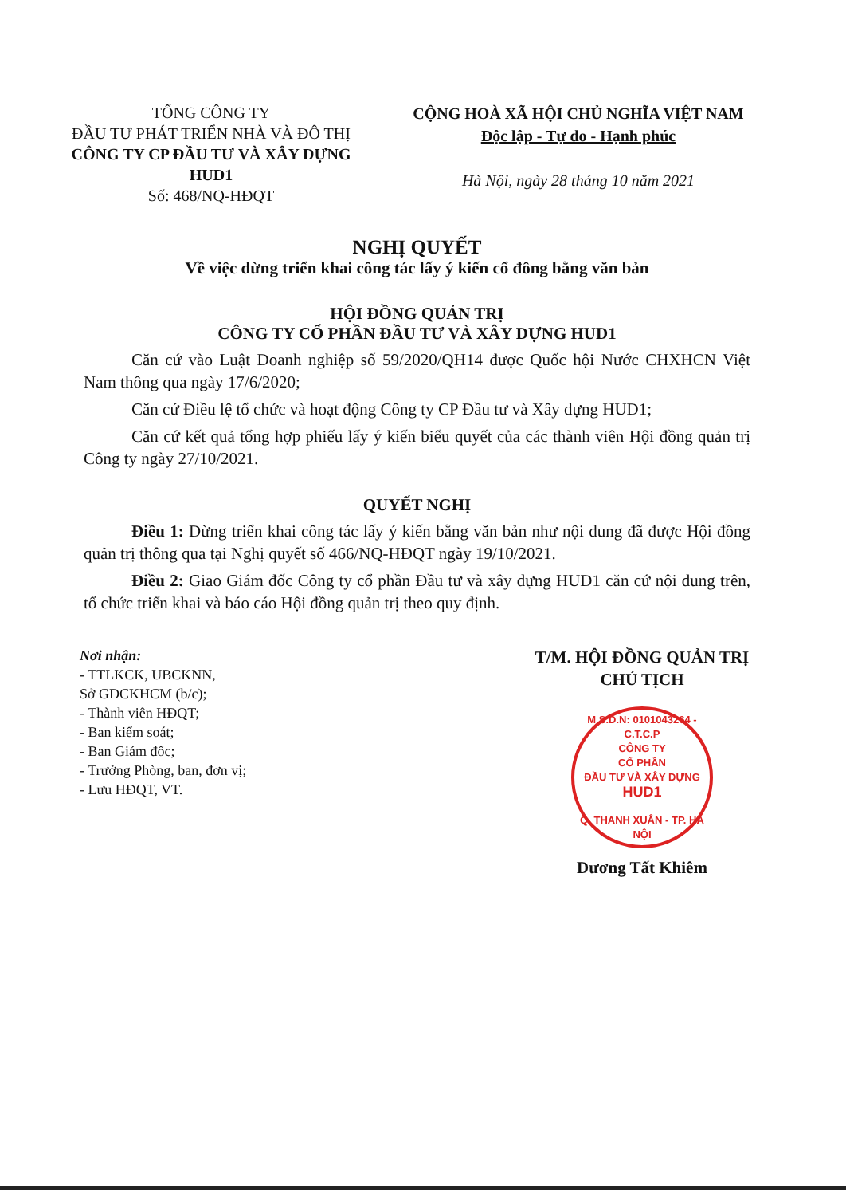TỔNG CÔNG TY
ĐẦU TƯ PHÁT TRIỂN NHÀ VÀ ĐÔ THỊ
CÔNG TY CP ĐẦU TƯ VÀ XÂY DỰNG HUD1
Số: 468/NQ-HĐQT
CỘNG HOÀ XÃ HỘI CHỦ NGHĨA VIỆT NAM
Độc lập - Tự do - Hạnh phúc
Hà Nội, ngày 28 tháng 10 năm 2021
NGHỊ QUYẾT
Về việc dừng triển khai công tác lấy ý kiến cổ đông bằng văn bản
HỘI ĐỒNG QUẢN TRỊ
CÔNG TY CỔ PHẦN ĐẦU TƯ VÀ XÂY DỰNG HUD1
Căn cứ vào Luật Doanh nghiệp số 59/2020/QH14 được Quốc hội Nước CHXHCN Việt Nam thông qua ngày 17/6/2020;
Căn cứ Điều lệ tổ chức và hoạt động Công ty CP Đầu tư và Xây dựng HUD1;
Căn cứ kết quả tổng hợp phiếu lấy ý kiến biểu quyết của các thành viên Hội đồng quản trị Công ty ngày 27/10/2021.
QUYẾT NGHỊ
Điều 1: Dừng triển khai công tác lấy ý kiến bằng văn bản như nội dung đã được Hội đồng quản trị thông qua tại Nghị quyết số 466/NQ-HĐQT ngày 19/10/2021.
Điều 2: Giao Giám đốc Công ty cổ phần Đầu tư và xây dựng HUD1 căn cứ nội dung trên, tổ chức triển khai và báo cáo Hội đồng quản trị theo quy định.
Nơi nhận:
- TTLKCK, UBCKNN,
Sở GDCKHCM (b/c);
- Thành viên HĐQT;
- Ban kiểm soát;
- Ban Giám đốc;
- Trưởng Phòng, ban, đơn vị;
- Lưu HĐQT, VT.
T/M. HỘI ĐỒNG QUẢN TRỊ
CHỦ TỊCH
M.S.D.N: 0101043264 - C.T.C.P
CÔNG TY
CỔ PHẦN
ĐẦU TƯ VÀ XÂY DỰNG
HUD1
Q. THANH XUÂN - TP. HÀ NỘI
Dương Tất Khiêm